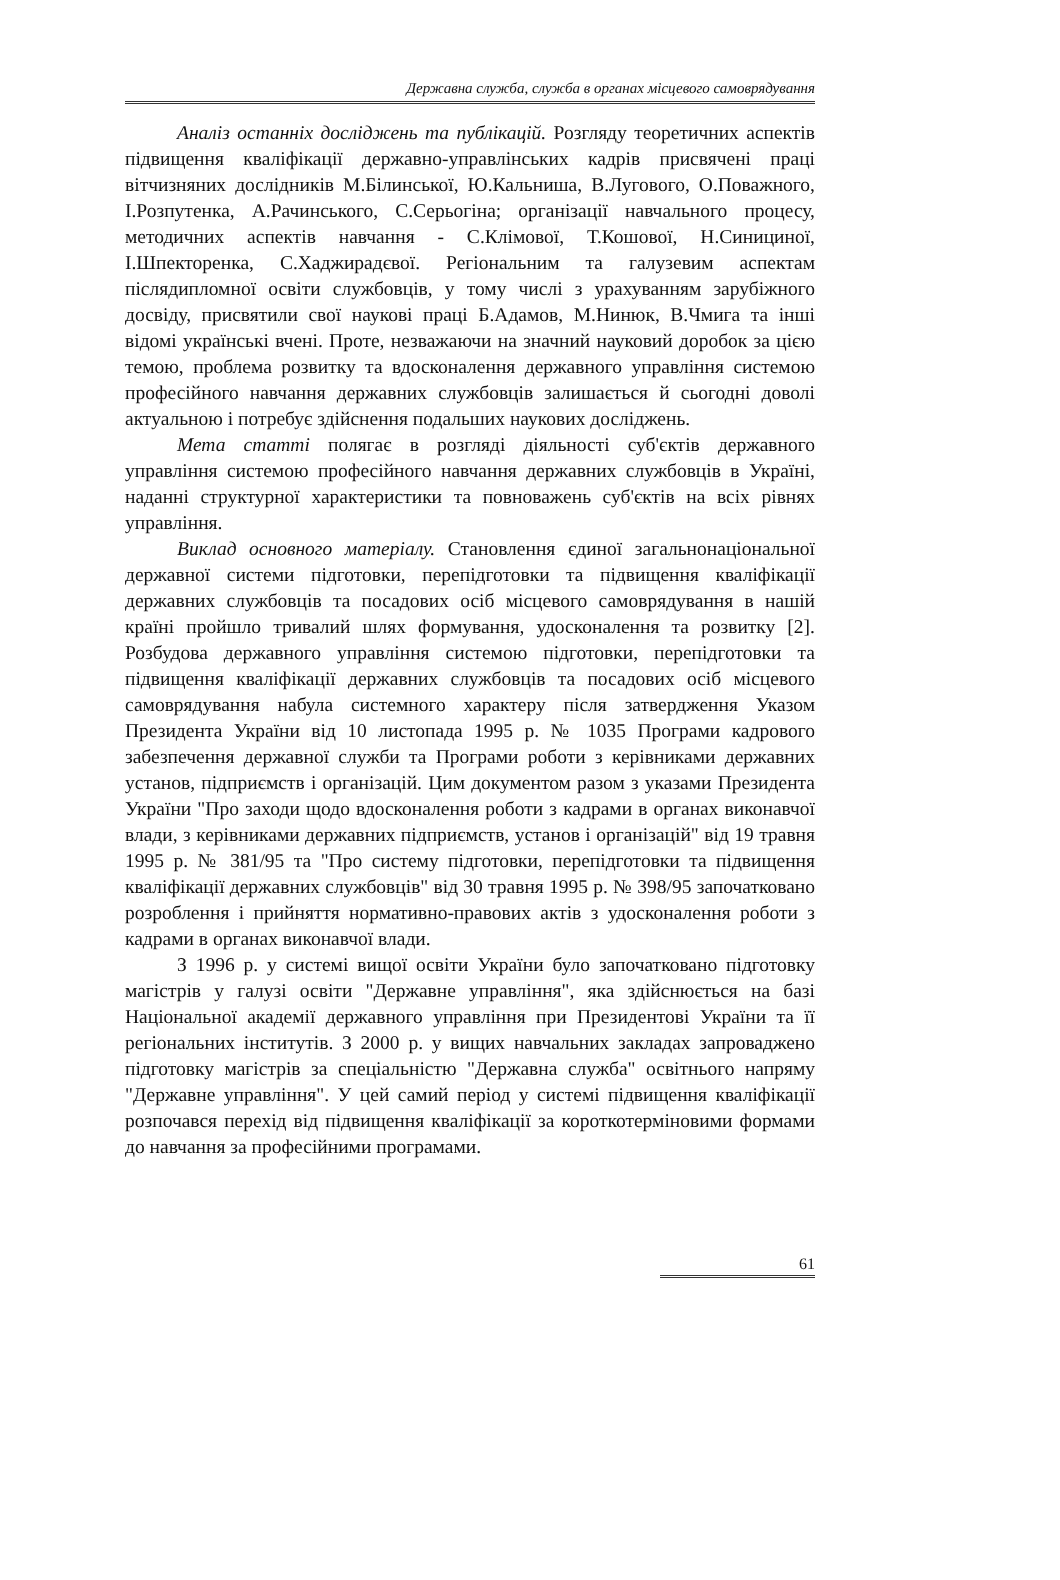Державна служба, служба в органах місцевого самоврядування
Аналіз останніх досліджень та публікацій. Розгляду теоретичних аспектів підвищення кваліфікації державно-управлінських кадрів присвячені праці вітчизняних дослідників М.Білинської, Ю.Кальниша, В.Лугового, О.Поважного, І.Розпутенка, А.Рачинського, С.Серьогіна; організації навчального процесу, методичних аспектів навчання - С.Клімової, Т.Кошової, Н.Синициної, І.Шпекторенка, С.Хаджирадєвої. Регіональним та галузевим аспектам післядипломної освіти службовців, у тому числі з урахуванням зарубіжного досвіду, присвятили свої наукові праці Б.Адамов, М.Нинюк, В.Чмига та інші відомі українські вчені. Проте, незважаючи на значний науковий доробок за цією темою, проблема розвитку та вдосконалення державного управління системою професійного навчання державних службовців залишається й сьогодні доволі актуальною і потребує здійснення подальших наукових досліджень.
Мета статті полягає в розгляді діяльності суб'єктів державного управління системою професійного навчання державних службовців в Україні, наданні структурної характеристики та повноважень суб'єктів на всіх рівнях управління.
Виклад основного матеріалу. Становлення єдиної загальнонаціональної державної системи підготовки, перепідготовки та підвищення кваліфікації державних службовців та посадових осіб місцевого самоврядування в нашій країні пройшло тривалий шлях формування, удосконалення та розвитку [2]. Розбудова державного управління системою підготовки, перепідготовки та підвищення кваліфікації державних службовців та посадових осіб місцевого самоврядування набула системного характеру після затвердження Указом Президента України від 10 листопада 1995 р. № 1035 Програми кадрового забезпечення державної служби та Програми роботи з керівниками державних установ, підприємств і організацій. Цим документом разом з указами Президента України "Про заходи щодо вдосконалення роботи з кадрами в органах виконавчої влади, з керівниками державних підприємств, установ і організацій" від 19 травня 1995 р. № 381/95 та "Про систему підготовки, перепідготовки та підвищення кваліфікації державних службовців" від 30 травня 1995 р. № 398/95 започатковано розроблення і прийняття нормативно-правових актів з удосконалення роботи з кадрами в органах виконавчої влади.
З 1996 р. у системі вищої освіти України було започатковано підготовку магістрів у галузі освіти "Державне управління", яка здійснюється на базі Національної академії державного управління при Президентові України та її регіональних інститутів. З 2000 р. у вищих навчальних закладах запроваджено підготовку магістрів за спеціальністю "Державна служба" освітнього напряму "Державне управління". У цей самий період у системі підвищення кваліфікації розпочався перехід від підвищення кваліфікації за короткотерміновими формами до навчання за професійними програмами.
61